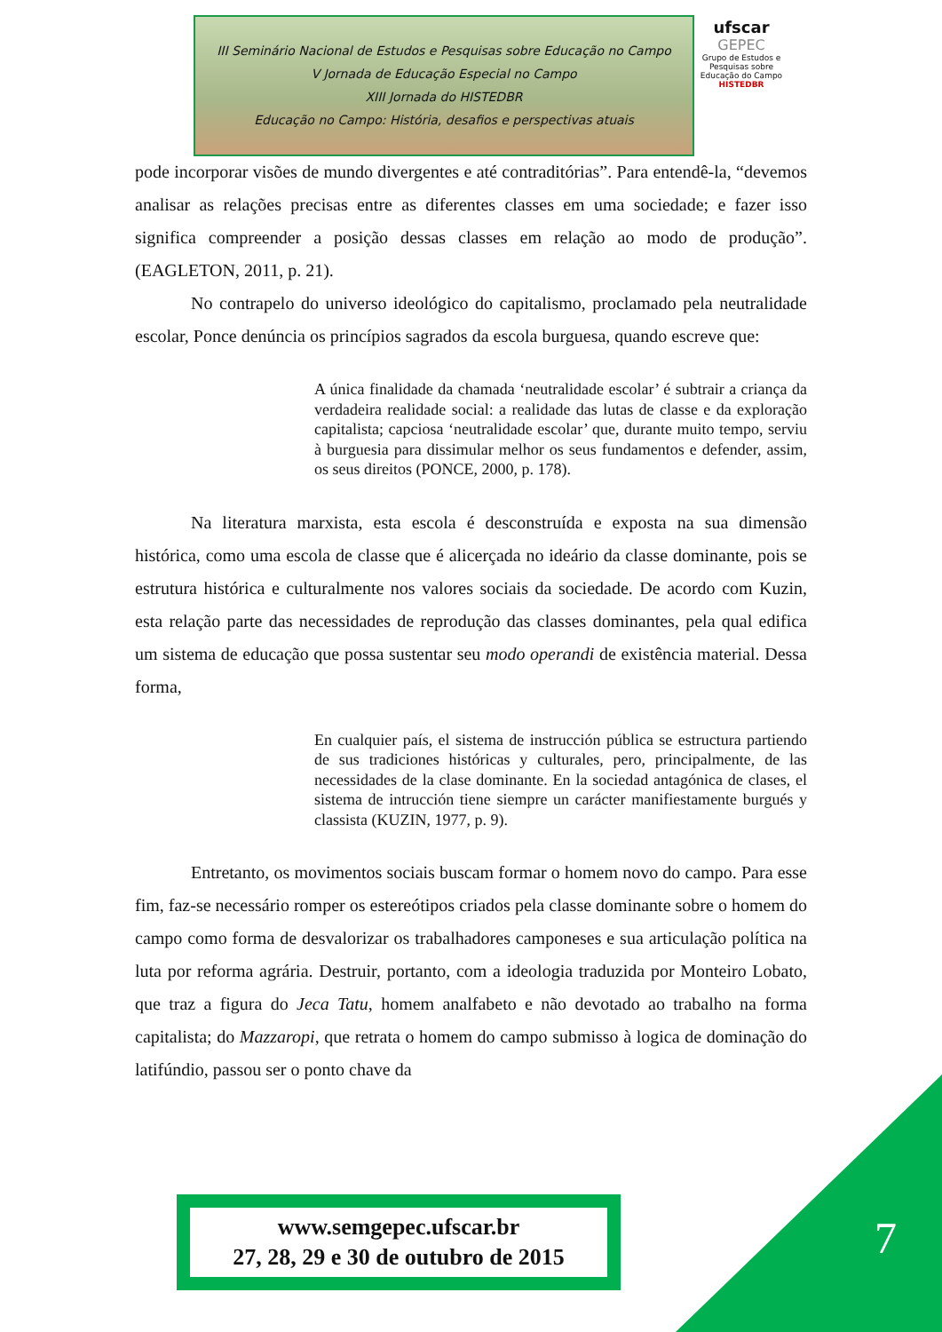III Seminário Nacional de Estudos e Pesquisas sobre Educação no Campo
V Jornada de Educação Especial no Campo
XIII Jornada do HISTEDBR
Educação no Campo: História, desafios e perspectivas atuais
ufscar
GEPEC
Grupo de Estudos e Pesquisas sobre Educação do Campo
HISTEDBR
pode incorporar visões de mundo divergentes e até contraditórias”. Para entendê-la, “devemos analisar as relações precisas entre as diferentes classes em uma sociedade; e fazer isso significa compreender a posição dessas classes em relação ao modo de produção”. (EAGLETON, 2011, p. 21).
No contrapelo do universo ideológico do capitalismo, proclamado pela neutralidade escolar, Ponce denúncia os princípios sagrados da escola burguesa, quando escreve que:
A única finalidade da chamada ‘neutralidade escolar’ é subtrair a criança da verdadeira realidade social: a realidade das lutas de classe e da exploração capitalista; capciosa ‘neutralidade escolar’ que, durante muito tempo, serviu à burguesia para dissimular melhor os seus fundamentos e defender, assim, os seus direitos (PONCE, 2000, p. 178).
Na literatura marxista, esta escola é desconstruída e exposta na sua dimensão histórica, como uma escola de classe que é alicerçada no ideário da classe dominante, pois se estrutura histórica e culturalmente nos valores sociais da sociedade. De acordo com Kuzin, esta relação parte das necessidades de reprodução das classes dominantes, pela qual edifica um sistema de educação que possa sustentar seu modo operandi de existência material. Dessa forma,
En cualquier país, el sistema de instrucción pública se estructura partiendo de sus tradiciones históricas y culturales, pero, principalmente, de las necessidades de la clase dominante. En la sociedad antagónica de clases, el sistema de intrucción tiene siempre un carácter manifiestamente burgués y classista (KUZIN, 1977, p. 9).
Entretanto, os movimentos sociais buscam formar o homem novo do campo. Para esse fim, faz-se necessário romper os estereótipos criados pela classe dominante sobre o homem do campo como forma de desvalorizar os trabalhadores camponeses e sua articulação política na luta por reforma agrária. Destruir, portanto, com a ideologia traduzida por Monteiro Lobato, que traz a figura do Jeca Tatu, homem analfabeto e não devotado ao trabalho na forma capitalista; do Mazzaropi, que retrata o homem do campo submisso à logica de dominação do latifúndio, passou ser o ponto chave da
7
www.semgepec.ufscar.br
27, 28, 29 e 30 de outubro de 2015